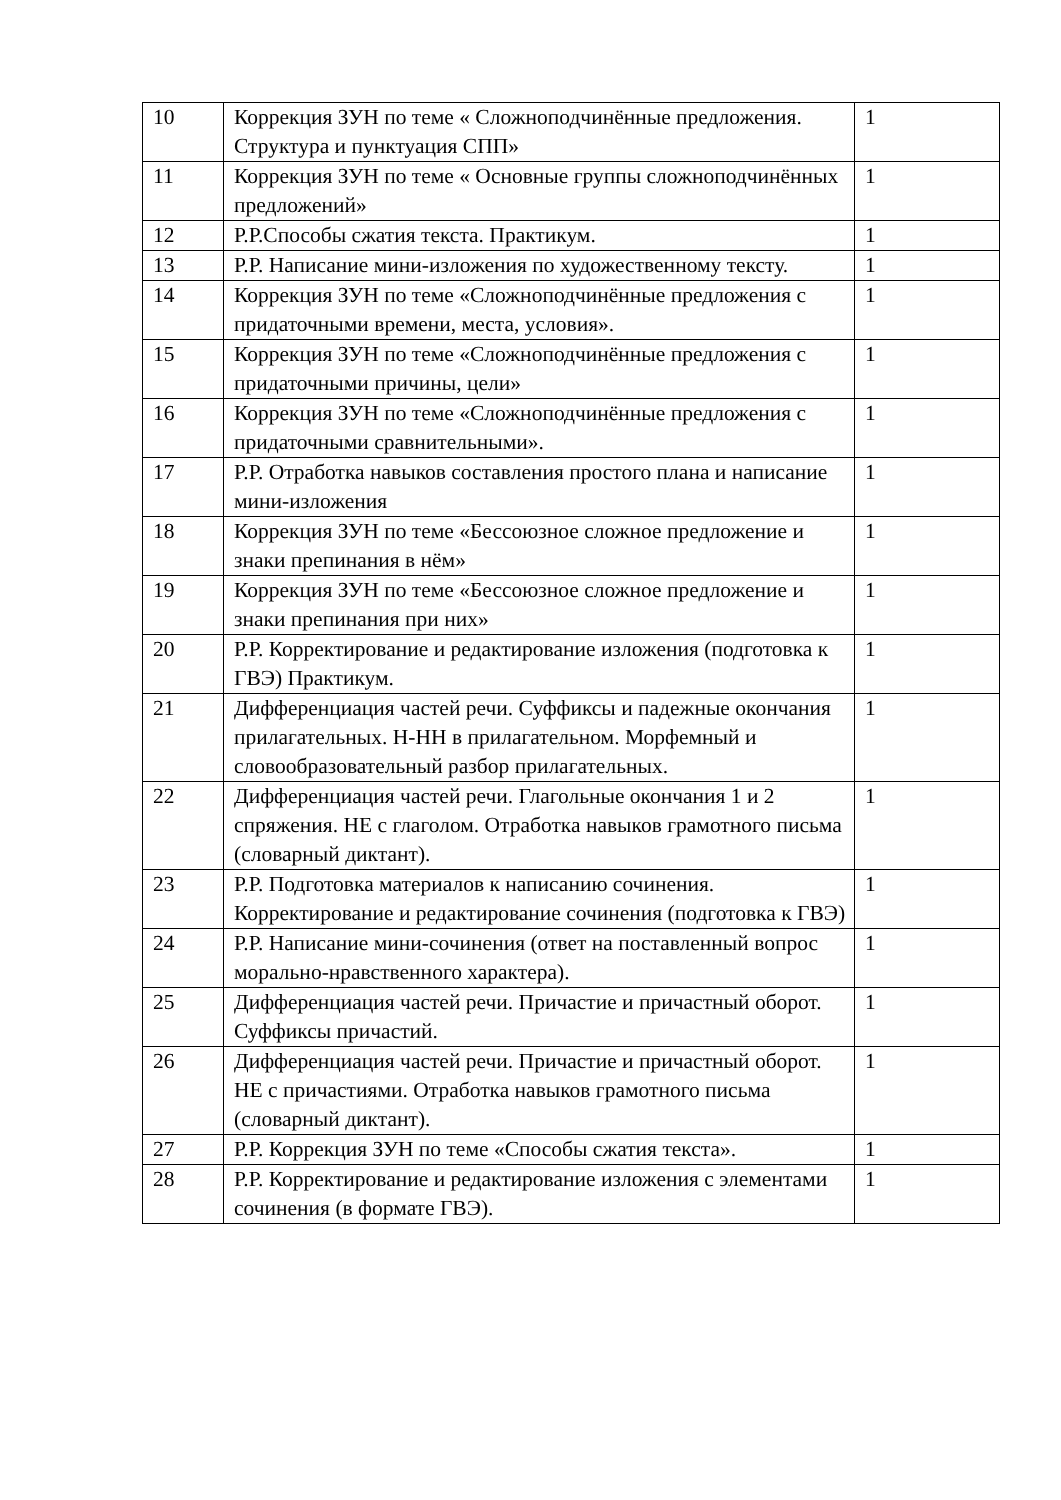| 10 | Коррекция ЗУН по теме « Сложноподчинённые предложения. Структура и пунктуация СПП» | 1 |
| 11 | Коррекция ЗУН по теме « Основные группы сложноподчинённых предложений» | 1 |
| 12 | Р.Р.Способы сжатия текста. Практикум. | 1 |
| 13 | Р.Р. Написание мини-изложения по художественному тексту. | 1 |
| 14 | Коррекция ЗУН по теме «Сложноподчинённые предложения с придаточными времени, места, условия». | 1 |
| 15 | Коррекция ЗУН по теме «Сложноподчинённые предложения с придаточными причины, цели» | 1 |
| 16 | Коррекция ЗУН по теме «Сложноподчинённые предложения с придаточными сравнительными». | 1 |
| 17 | Р.Р. Отработка навыков составления простого плана и написание мини-изложения | 1 |
| 18 | Коррекция ЗУН по теме «Бессоюзное сложное предложение и знаки препинания в нём» | 1 |
| 19 | Коррекция ЗУН по теме «Бессоюзное сложное предложение и знаки препинания при них» | 1 |
| 20 | Р.Р. Корректирование и редактирование изложения (подготовка к ГВЭ) Практикум. | 1 |
| 21 | Дифференциация частей речи. Суффиксы и падежные окончания прилагательных. Н-НН в прилагательном. Морфемный и словообразовательный разбор прилагательных. | 1 |
| 22 | Дифференциация частей речи. Глагольные окончания 1 и 2 спряжения. НЕ с глаголом. Отработка навыков грамотного письма (словарный диктант). | 1 |
| 23 | Р.Р. Подготовка материалов к написанию сочинения. Корректирование и редактирование сочинения (подготовка к ГВЭ) | 1 |
| 24 | Р.Р. Написание мини-сочинения (ответ на поставленный вопрос морально-нравственного характера). | 1 |
| 25 | Дифференциация частей речи. Причастие и причастный оборот. Суффиксы причастий. | 1 |
| 26 | Дифференциация частей речи. Причастие и причастный оборот. НЕ с причастиями. Отработка навыков грамотного письма (словарный диктант). | 1 |
| 27 | Р.Р. Коррекция ЗУН по теме «Способы сжатия текста». | 1 |
| 28 | Р.Р. Корректирование и редактирование изложения с элементами сочинения (в формате ГВЭ). | 1 |